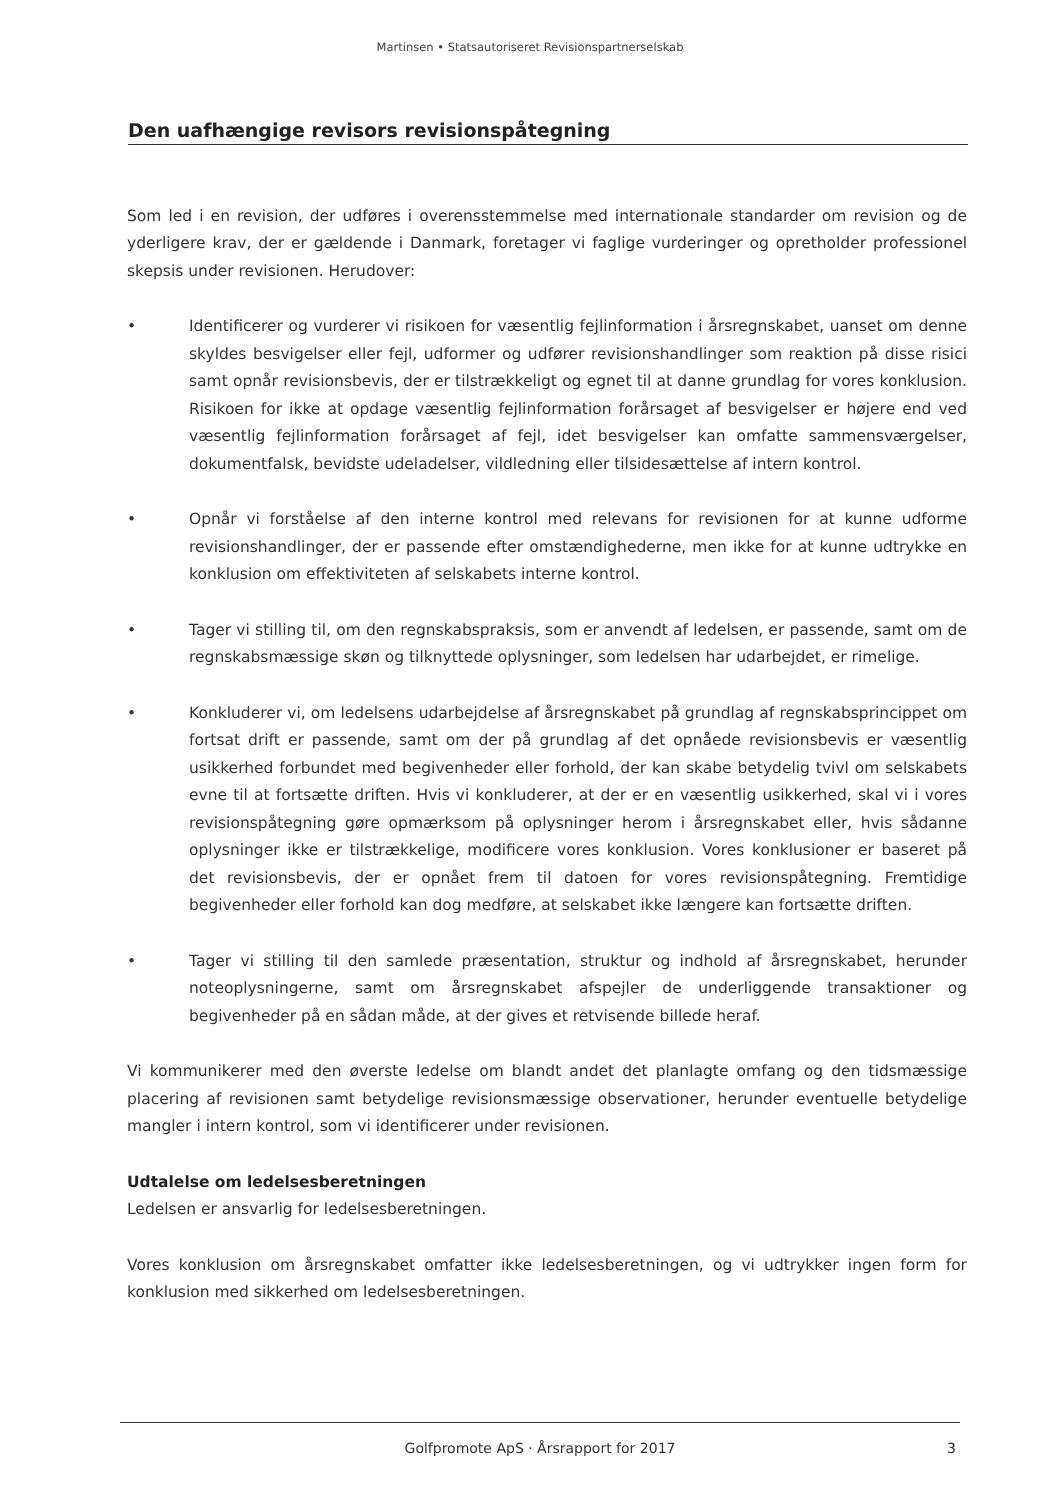Martinsen • Statsautoriseret Revisionspartnerselskab
Den uafhængige revisors revisionspåtegning
Som led i en revision, der udføres i overensstemmelse med internationale standarder om revision og de yderligere krav, der er gældende i Danmark, foretager vi faglige vurderinger og opretholder professionel skepsis under revisionen. Herudover:
• Identificerer og vurderer vi risikoen for væsentlig fejlinformation i årsregnskabet, uanset om denne skyldes besvigelser eller fejl, udformer og udfører revisionshandlinger som reaktion på disse risici samt opnår revisionsbevis, der er tilstrækkeligt og egnet til at danne grundlag for vores konklusion. Risikoen for ikke at opdage væsentlig fejlinformation forårsaget af besvigelser er højere end ved væsentlig fejlinformation forårsaget af fejl, idet besvigelser kan omfatte sammensværgelser, dokumentfalsk, bevidste udeladelser, vildledning eller tilsidesættelse af intern kontrol.
• Opnår vi forståelse af den interne kontrol med relevans for revisionen for at kunne udforme revisionshandlinger, der er passende efter omstændighederne, men ikke for at kunne udtrykke en konklusion om effektiviteten af selskabets interne kontrol.
• Tager vi stilling til, om den regnskabspraksis, som er anvendt af ledelsen, er passende, samt om de regnskabsmæssige skøn og tilknyttede oplysninger, som ledelsen har udarbejdet, er rimelige.
• Konkluderer vi, om ledelsens udarbejdelse af årsregnskabet på grundlag af regnskabsprincippet om fortsat drift er passende, samt om der på grundlag af det opnåede revisionsbevis er væsentlig usikkerhed forbundet med begivenheder eller forhold, der kan skabe betydelig tvivl om selskabets evne til at fortsætte driften. Hvis vi konkluderer, at der er en væsentlig usikkerhed, skal vi i vores revisionspåtegning gøre opmærksom på oplysninger herom i årsregnskabet eller, hvis sådanne oplysninger ikke er tilstrækkelige, modificere vores konklusion. Vores konklusioner er baseret på det revisionsbevis, der er opnået frem til datoen for vores revisionspåtegning. Fremtidige begivenheder eller forhold kan dog medføre, at selskabet ikke længere kan fortsætte driften.
• Tager vi stilling til den samlede præsentation, struktur og indhold af årsregnskabet, herunder noteoplysningerne, samt om årsregnskabet afspejler de underliggende transaktioner og begivenheder på en sådan måde, at der gives et retvisende billede heraf.
Vi kommunikerer med den øverste ledelse om blandt andet det planlagte omfang og den tidsmæssige placering af revisionen samt betydelige revisionsmæssige observationer, herunder eventuelle betydelige mangler i intern kontrol, som vi identificerer under revisionen.
Udtalelse om ledelsesberetningen
Ledelsen er ansvarlig for ledelsesberetningen.
Vores konklusion om årsregnskabet omfatter ikke ledelsesberetningen, og vi udtrykker ingen form for konklusion med sikkerhed om ledelsesberetningen.
Golfpromote ApS · Årsrapport for 2017 3